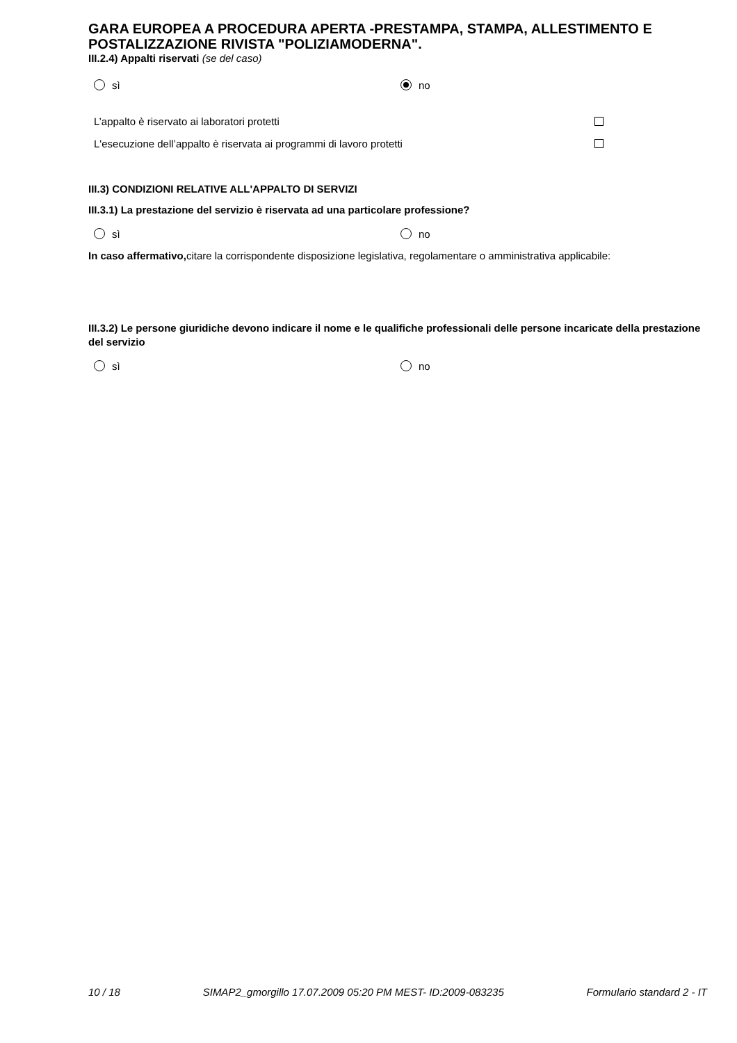GARA EUROPEA A PROCEDURA APERTA -PRESTAMPA, STAMPA, ALLESTIMENTO E POSTALIZZAZIONE RIVISTA "POLIZIAMODERNA".
III.2.4) Appalti riservati (se del caso)
sì no
L’appalto è riservato ai laboratori protetti
L'esecuzione dell’appalto è riservata ai programmi di lavoro protetti
III.3) CONDIZIONI RELATIVE ALL'APPALTO DI SERVIZI
III.3.1) La prestazione del servizio è riservata ad una particolare professione?
sì no
In caso affermativo, citare la corrispondente disposizione legislativa, regolamentare o amministrativa applicabile:
III.3.2) Le persone giuridiche devono indicare il nome e le qualifiche professionali delle persone incaricate della prestazione del servizio
sì no
10 / 18 SIMAP2_gmorgillo 17.07.2009 05:20 PM MEST- ID:2009-083235 Formulario standard 2 - IT